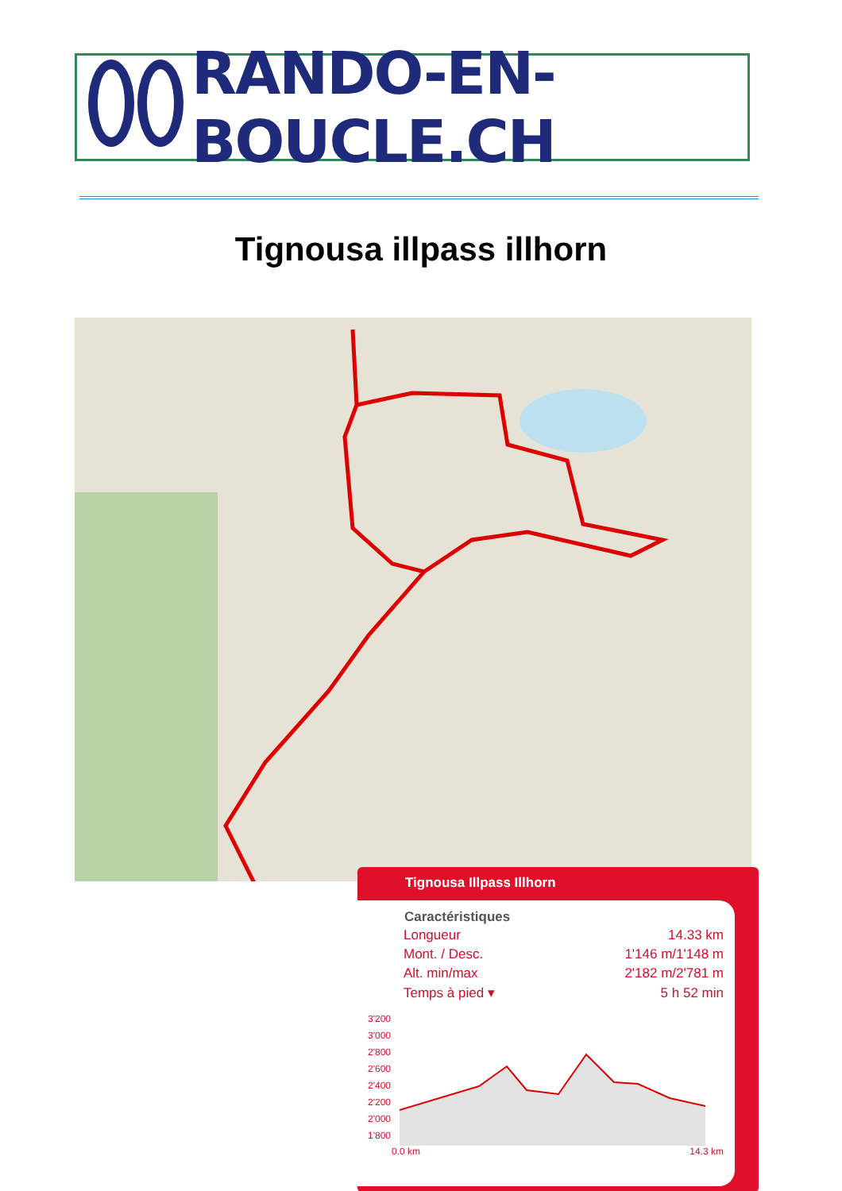RANDO-EN-BOUCLE.CH
Tignousa illpass illhorn
Tignousa Illpass Illhorn
| Caractéristiques | |
| --- | --- |
| Longueur | 14.33 km |
| Mont. / Desc. | 1'146 m/1'148 m |
| Alt. min/max | 2'182 m/2'781 m |
| Temps à pied ▾ | 5 h 52 min |
3'200
3'000
2'800
2'600
2'400
2'200
2'000
1'800
0.0 km 14.3 km